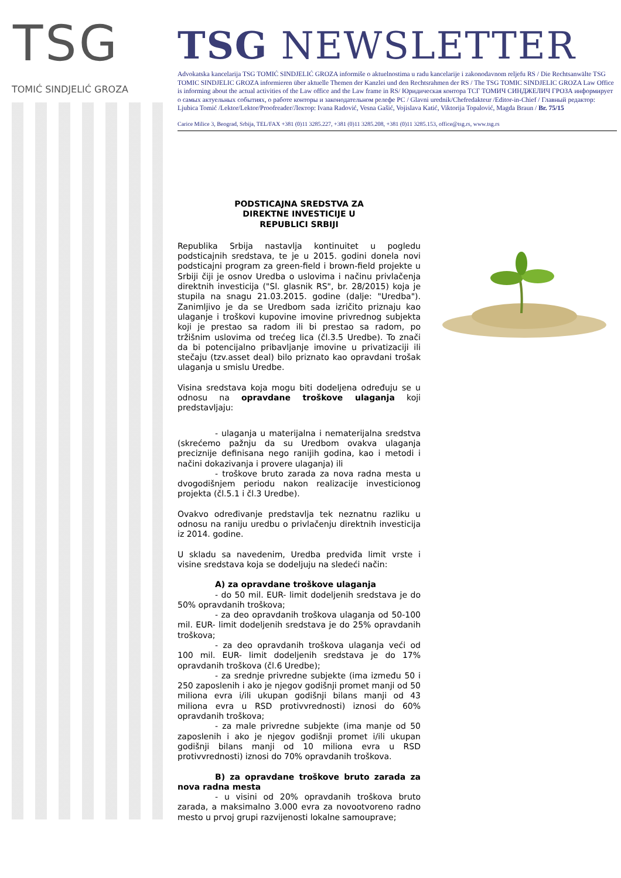TSG
TOMIĆ SINDJELIĆ GROZA
TSG NEWSLETTER
Advokatska kancelarija TSG TOMIĆ SINDJELIĆ GROZA informiše o aktuelnostima u radu kancelarije i zakonodavnom reljefu RS / Die Rechtsanwälte TSG TOMIC SINDJELIC GROZA informieren über aktuelle Themen der Kanzlei und den Rechtsrahmen der RS / The TSG TOMIC SINDJELIC GROZA Law Office is informing about the actual activities of the Law office and the Law frame in RS/ Юридическая контора ТСГ ТОМИЧ СИНДЖЕЛИЧ ГРОЗА информирует о самых актуельных событиях, о работе конторы и законодательном релефе РС / Glavni urednik/Chefredakteur /Editor-in-Chief / Главный редактор: Ljubica Tomić /Lektor/Lektor/Proofreader/Лектор: Ivana Radović, Vesna Gašić, Vojislava Katić, Viktorija Topalović, Magda Braun / Br. 75/15
Carice Milice 3, Beograd, Srbija, TEL/FAX +381 (0)11 3285.227, +381 (0)11 3285.208, +381 (0)11 3285.153, office@tsg.rs, www.tsg.rs
PODSTICAJNA SREDSTVA ZA
DIREKTNE INVESTICIJE U
REPUBLICI SRBIJI
Republika Srbija nastavlja kontinuitet u pogledu podsticajnih sredstava, te je u 2015. godini donela novi podsticajni program za green-field i brown-field projekte u Srbiji čiji je osnov Uredba o uslovima i načinu privlačenja direktnih investicija ("Sl. glasnik RS", br. 28/2015) koja je stupila na snagu 21.03.2015. godine (dalje: "Uredba"). Zanimljivo je da se Uredbom sada izričito priznaju kao ulaganje i troškovi kupovine imovine privrednog subjekta koji je prestao sa radom ili bi prestao sa radom, po tržišnim uslovima od trećeg lica (čl.3.5 Uredbe). To znači da bi potencijalno pribavljanje imovine u privatizaciji ili stečaju (tzv.asset deal) bilo priznato kao opravdani trošak ulaganja u smislu Uredbe.
Visina sredstava koja mogu biti dodeljena određuju se u odnosu na opravdane troškove ulaganja koji predstavljaju:
- ulaganja u materijalna i nematerijalna sredstva (skrećemo pažnju da su Uredbom ovakva ulaganja preciznije definisana nego ranijih godina, kao i metodi i načini dokazivanja i provere ulaganja) ili
- troškove bruto zarada za nova radna mesta u dvogodišnjem periodu nakon realizacije investicionog projekta (čl.5.1 i čl.3 Uredbe).
Ovakvo određivanje predstavlja tek neznatnu razliku u odnosu na raniju uredbu o privlačenju direktnih investicija iz 2014. godine.
U skladu sa navedenim, Uredba predviđa limit vrste i visine sredstava koja se dodeljuju na sledeći način:
A) za opravdane troškove ulaganja
- do 50 mil. EUR- limit dodeljenih sredstava je do 50% opravdanih troškova;
- za deo opravdanih troškova ulaganja od 50-100 mil. EUR- limit dodeljenih sredstava je do 25% opravdanih troškova;
- za deo opravdanih troškova ulaganja veći od 100 mil. EUR- limit dodeljenih sredstava je do 17% opravdanih troškova (čl.6 Uredbe);
- za srednje privredne subjekte (ima između 50 i 250 zaposlenih i ako je njegov godišnji promet manji od 50 miliona evra i/ili ukupan godišnji bilans manji od 43 miliona evra u RSD protivvrednosti) iznosi do 60% opravdanih troškova;
- za male privredne subjekte (ima manje od 50 zaposlenih i ako je njegov godišnji promet i/ili ukupan godišnji bilans manji od 10 miliona evra u RSD protivvrednosti) iznosi do 70% opravdanih troškova.
B) za opravdane troškove bruto zarada za nova radna mesta
- u visini od 20% opravdanih troškova bruto zarada, a maksimalno 3.000 evra za novootvoreno radno mesto u prvoj grupi razvijenosti lokalne samouprave;